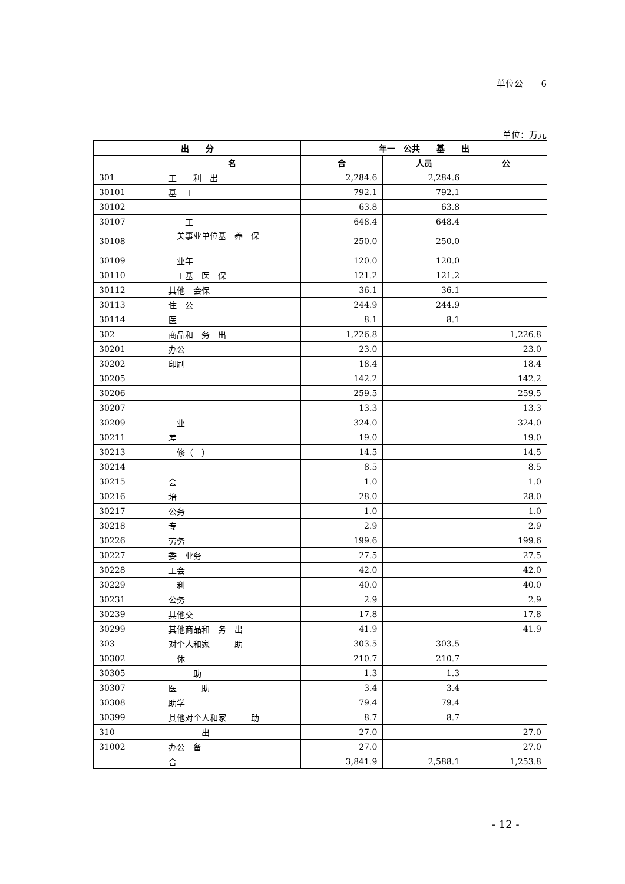单位公　　6
单位：万元
| 出 分 | | 年一 公共 基 出 | | |
| --- | --- | --- | --- | --- |
| | 名 | 合 | 人员 | 公 |
| 301 | 工 利 出 | 2,284.6 | 2,284.6 | |
| 30101 | 基 工 | 792.1 | 792.1 | |
| 30102 | | 63.8 | 63.8 | |
| 30107 | 工 | 648.4 | 648.4 | |
| 30108 | 关事业单位基 养 保 | 250.0 | 250.0 | |
| 30109 | 业年 | 120.0 | 120.0 | |
| 30110 | 工基 医 保 | 121.2 | 121.2 | |
| 30112 | 其他 会保 | 36.1 | 36.1 | |
| 30113 | 住 公 | 244.9 | 244.9 | |
| 30114 | 医 | 8.1 | 8.1 | |
| 302 | 商品和 务 出 | 1,226.8 | | 1,226.8 |
| 30201 | 办公 | 23.0 | | 23.0 |
| 30202 | 印刷 | 18.4 | | 18.4 |
| 30205 | | 142.2 | | 142.2 |
| 30206 | | 259.5 | | 259.5 |
| 30207 | | 13.3 | | 13.3 |
| 30209 | 业 | 324.0 | | 324.0 |
| 30211 | 差 | 19.0 | | 19.0 |
| 30213 | 修（ ） | 14.5 | | 14.5 |
| 30214 | | 8.5 | | 8.5 |
| 30215 | 会 | 1.0 | | 1.0 |
| 30216 | 培 | 28.0 | | 28.0 |
| 30217 | 公务 | 1.0 | | 1.0 |
| 30218 | 专 | 2.9 | | 2.9 |
| 30226 | 劳务 | 199.6 | | 199.6 |
| 30227 | 委 业务 | 27.5 | | 27.5 |
| 30228 | 工会 | 42.0 | | 42.0 |
| 30229 | 利 | 40.0 | | 40.0 |
| 30231 | 公务 | 2.9 | | 2.9 |
| 30239 | 其他交 | 17.8 | | 17.8 |
| 30299 | 其他商品和 务 出 | 41.9 | | 41.9 |
| 303 | 对个人和家 助 | 303.5 | 303.5 | |
| 30302 | 休 | 210.7 | 210.7 | |
| 30305 | 助 | 1.3 | 1.3 | |
| 30307 | 医 助 | 3.4 | 3.4 | |
| 30308 | 助学 | 79.4 | 79.4 | |
| 30399 | 其他对个人和家 助 | 8.7 | 8.7 | |
| 310 | 出 | 27.0 | | 27.0 |
| 31002 | 办公 备 | 27.0 | | 27.0 |
| | 合 | 3,841.9 | 2,588.1 | 1,253.8 |
- 12 -